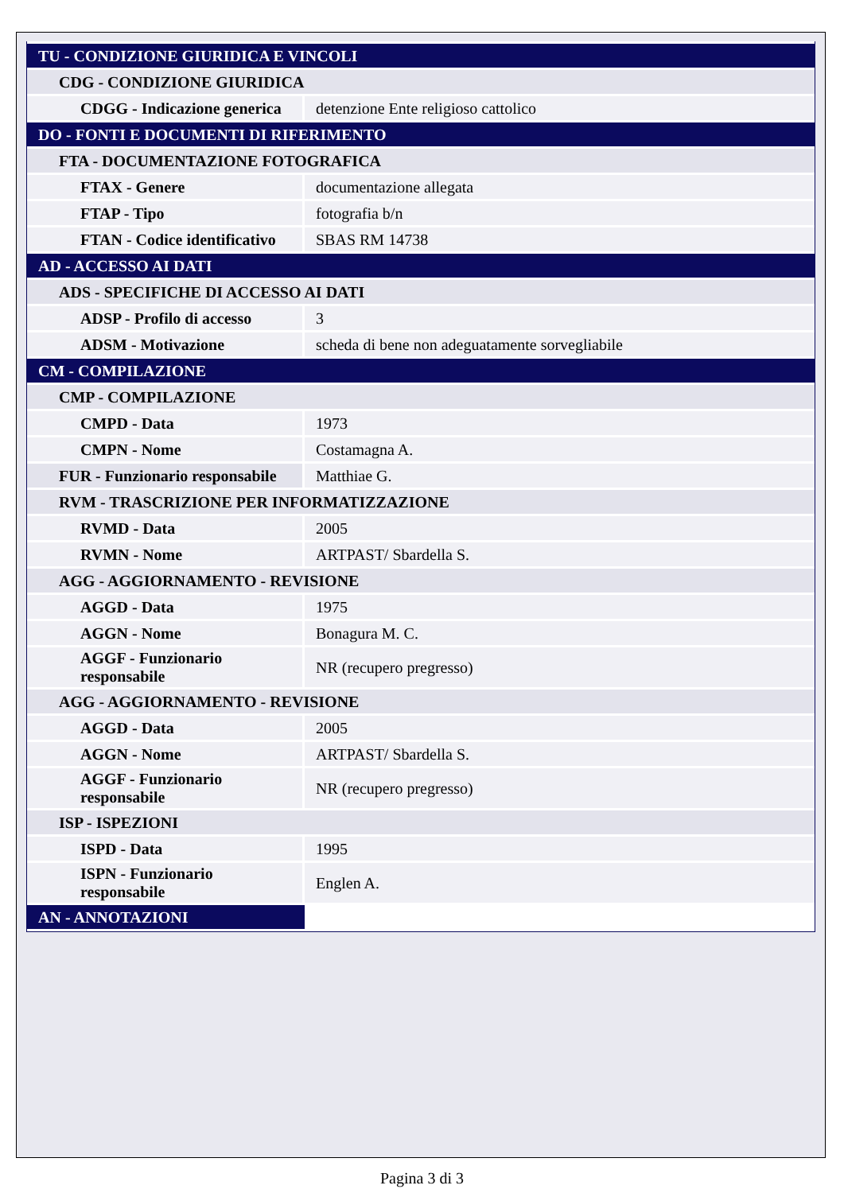| TU - CONDIZIONE GIURIDICA E VINCOLI | |
| CDG - CONDIZIONE GIURIDICA | |
| CDGG - Indicazione generica | detenzione Ente religioso cattolico |
| DO - FONTI E DOCUMENTI DI RIFERIMENTO | |
| FTA - DOCUMENTAZIONE FOTOGRAFICA | |
| FTAX - Genere | documentazione allegata |
| FTAP - Tipo | fotografia b/n |
| FTAN - Codice identificativo | SBAS RM 14738 |
| AD - ACCESSO AI DATI | |
| ADS - SPECIFICHE DI ACCESSO AI DATI | |
| ADSP - Profilo di accesso | 3 |
| ADSM - Motivazione | scheda di bene non adeguatamente sorvegliabile |
| CM - COMPILAZIONE | |
| CMP - COMPILAZIONE | |
| CMPD - Data | 1973 |
| CMPN - Nome | Costamagna A. |
| FUR - Funzionario responsabile | Matthiae G. |
| RVM - TRASCRIZIONE PER INFORMATIZZAZIONE | |
| RVMD - Data | 2005 |
| RVMN - Nome | ARTPAST/ Sbardella S. |
| AGG - AGGIORNAMENTO - REVISIONE | |
| AGGD - Data | 1975 |
| AGGN - Nome | Bonagura M. C. |
| AGGF - Funzionario responsabile | NR (recupero pregresso) |
| AGG - AGGIORNAMENTO - REVISIONE | |
| AGGD - Data | 2005 |
| AGGN - Nome | ARTPAST/ Sbardella S. |
| AGGF - Funzionario responsabile | NR (recupero pregresso) |
| ISP - ISPEZIONI | |
| ISPD - Data | 1995 |
| ISPN - Funzionario responsabile | Englen A. |
| AN - ANNOTAZIONI | |
Pagina 3 di 3